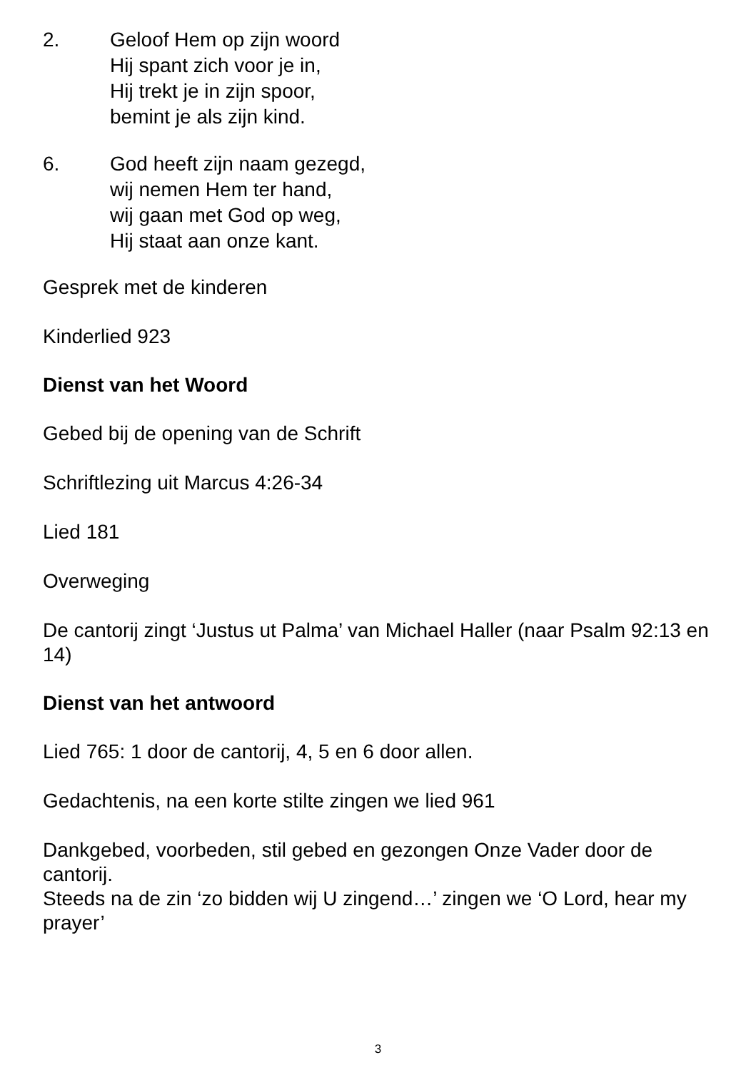2. Geloof Hem op zijn woord
Hij spant zich voor je in,
Hij trekt je in zijn spoor,
bemint je als zijn kind.
6. God heeft zijn naam gezegd,
wij nemen Hem ter hand,
wij gaan met God op weg,
Hij staat aan onze kant.
Gesprek met de kinderen
Kinderlied 923
Dienst van het Woord
Gebed bij de opening van de Schrift
Schriftlezing uit Marcus 4:26-34
Lied 181
Overweging
De cantorij zingt ‘Justus ut Palma’ van Michael Haller (naar Psalm 92:13 en 14)
Dienst van het antwoord
Lied 765: 1 door de cantorij, 4, 5 en 6 door allen.
Gedachtenis, na een korte stilte zingen we lied 961
Dankgebed, voorbeden, stil gebed en gezongen Onze Vader door de cantorij.
Steeds na de zin ‘zo bidden wij U zingend…’ zingen we ‘O Lord, hear my prayer’
3